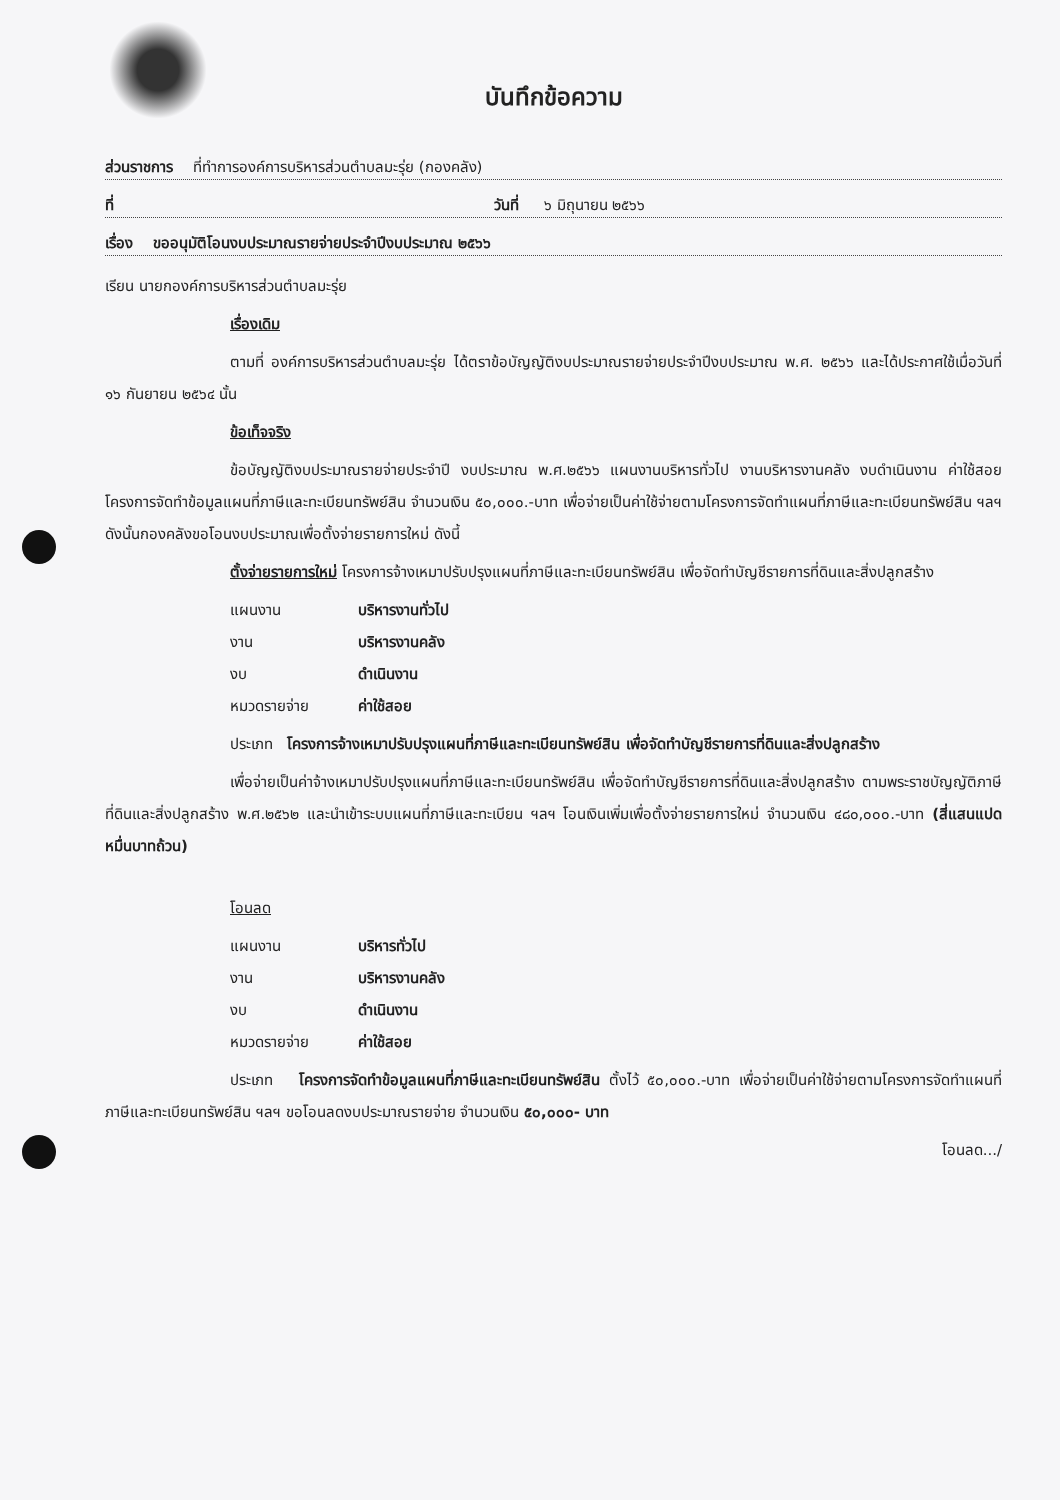บันทึกข้อความ
ส่วนราชการ ที่ทำการองค์การบริหารส่วนตำบลมะรุ่ย (กองคลัง)
ที่ วันที่ ๖ มิถุนายน ๒๕๖๖
เรื่อง ขออนุมัติโอนงบประมาณรายจ่ายประจำปีงบประมาณ ๒๕๖๖
เรียน นายกองค์การบริหารส่วนตำบลมะรุ่ย
เรื่องเดิม
ตามที่ องค์การบริหารส่วนตำบลมะรุ่ย ได้ตราข้อบัญญัติงบประมาณรายจ่ายประจำปีงบประมาณ พ.ศ. ๒๕๖๖ และได้ประกาศใช้เมื่อวันที่ ๑๖ กันยายน ๒๕๖๔ นั้น
ข้อเท็จจริง
ข้อบัญญัติงบประมาณรายจ่ายประจำปี งบประมาณ พ.ศ.๒๕๖๖ แผนงานบริหารทั่วไป งานบริหารงานคลัง งบดำเนินงาน ค่าใช้สอย โครงการจัดทำข้อมูลแผนที่ภาษีและทะเบียนทรัพย์สิน จำนวนเงิน ๕๐,๐๐๐.-บาท เพื่อจ่ายเป็นค่าใช้จ่ายตามโครงการจัดทำแผนที่ภาษีและทะเบียนทรัพย์สิน ฯลฯ ดังนั้นกองคลังขอโอนงบประมาณเพื่อตั้งจ่ายรายการใหม่ ดังนี้
ตั้งจ่ายรายการใหม่ โครงการจ้างเหมาปรับปรุงแผนที่ภาษีและทะเบียนทรัพย์สิน เพื่อจัดทำบัญชีรายการที่ดินและสิ่งปลูกสร้าง
แผนงาน บริหารงานทั่วไป
งาน บริหารงานคลัง
งบ ดำเนินงาน
หมวดรายจ่าย ค่าใช้สอย
ประเภท โครงการจ้างเหมาปรับปรุงแผนที่ภาษีและทะเบียนทรัพย์สิน เพื่อจัดทำบัญชีรายการที่ดินและสิ่งปลูกสร้าง
เพื่อจ่ายเป็นค่าจ้างเหมาปรับปรุงแผนที่ภาษีและทะเบียนทรัพย์สิน เพื่อจัดทำบัญชีรายการที่ดินและสิ่งปลูกสร้าง ตามพระราชบัญญัติภาษีที่ดินและสิ่งปลูกสร้าง พ.ศ.๒๕๖๒ และนำเข้าระบบแผนที่ภาษีและทะเบียน ฯลฯ โอนเงินเพิ่มเพื่อตั้งจ่ายรายการใหม่ จำนวนเงิน ๔๘๐,๐๐๐.-บาท (สี่แสนแปดหมื่นบาทถ้วน)
โอนลด
แผนงาน บริหารทั่วไป
งาน บริหารงานคลัง
งบ ดำเนินงาน
หมวดรายจ่าย ค่าใช้สอย
ประเภท โครงการจัดทำข้อมูลแผนที่ภาษีและทะเบียนทรัพย์สิน ตั้งไว้ ๕๐,๐๐๐.-บาท เพื่อจ่ายเป็นค่าใช้จ่ายตามโครงการจัดทำแผนที่ภาษีและทะเบียนทรัพย์สิน ฯลฯ ขอโอนลดงบประมาณรายจ่าย จำนวนเงิน ๕๐,๐๐๐- บาท
โอนลด.../